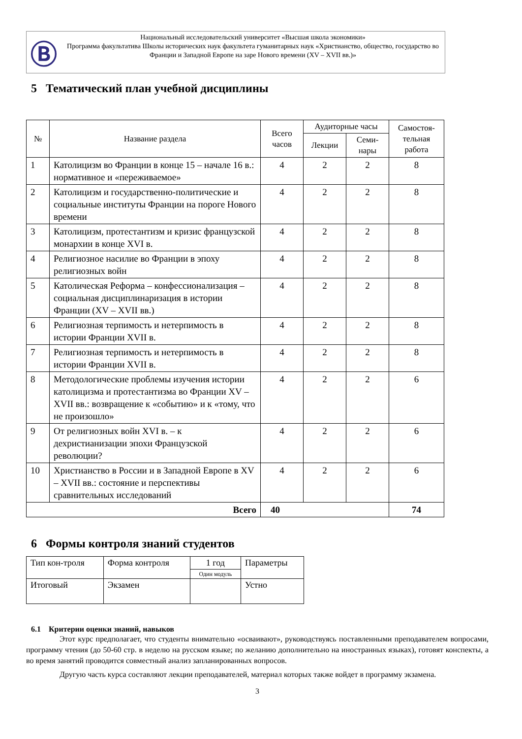Ⓑ
Национальный исследовательский университет «Высшая школа экономики»
Программа факультатива Школы исторических наук факультета гуманитарных наук «Христианство, общество, государство во Франции и Западной Европе на заре Нового времени (XV – XVII вв.)»
5 Тематический план учебной дисциплины
| № | Название раздела | Всего часов | Аудиторные часы | | Самостоя-тельная работа |
| --- | --- | --- | --- | --- | --- |
| | | | Лекции | Семи-нары | |
| 1 | Католицизм во Франции в конце 15 – начале 16 в.: нормативное и «переживаемое» | 4 | 2 | 2 | 8 |
| 2 | Католицизм и государственно-политические и социальные институты Франции на пороге Нового времени | 4 | 2 | 2 | 8 |
| 3 | Католицизм, протестантизм и кризис французской монархии в конце XVI в. | 4 | 2 | 2 | 8 |
| 4 | Религиозное насилие во Франции в эпоху религиозных войн | 4 | 2 | 2 | 8 |
| 5 | Католическая Реформа – конфессионализация – социальная дисциплинаризация в истории Франции (XV – XVII вв.) | 4 | 2 | 2 | 8 |
| 6 | Религиозная терпимость и нетерпимость в истории Франции XVII в. | 4 | 2 | 2 | 8 |
| 7 | Религиозная терпимость и нетерпимость в истории Франции XVII в. | 4 | 2 | 2 | 8 |
| 8 | Методологические проблемы изучения истории католицизма и протестантизма во Франции XV – XVII вв.: возвращение к «событию» и к «тому, что не произошло» | 4 | 2 | 2 | 6 |
| 9 | От религиозных войн XVI в. – к дехристианизации эпохи Французской революции? | 4 | 2 | 2 | 6 |
| 10 | Христианство в России и в Западной Европе в XV – XVII вв.: состояние и перспективы сравнительных исследований | 4 | 2 | 2 | 6 |
| Всего | | 40 | | | 74 |
6 Формы контроля знаний студентов
| Тип кон-троля | Форма контроля | 1 год | Параметры |
| | | Один модуль | |
| Итоговый | Экзамен | | Устно |
6.1 Критерии оценки знаний, навыков
Этот курс предполагает, что студенты внимательно «осваивают», руководствуясь поставленными преподавателем вопросами, программу чтения (до 50-60 стр. в неделю на русском языке; по желанию дополнительно на иностранных языках), готовят конспекты, а во время занятий проводится совместный анализ запланированных вопросов.
Другую часть курса составляют лекции преподавателей, материал которых также войдет в программу экзамена.
3